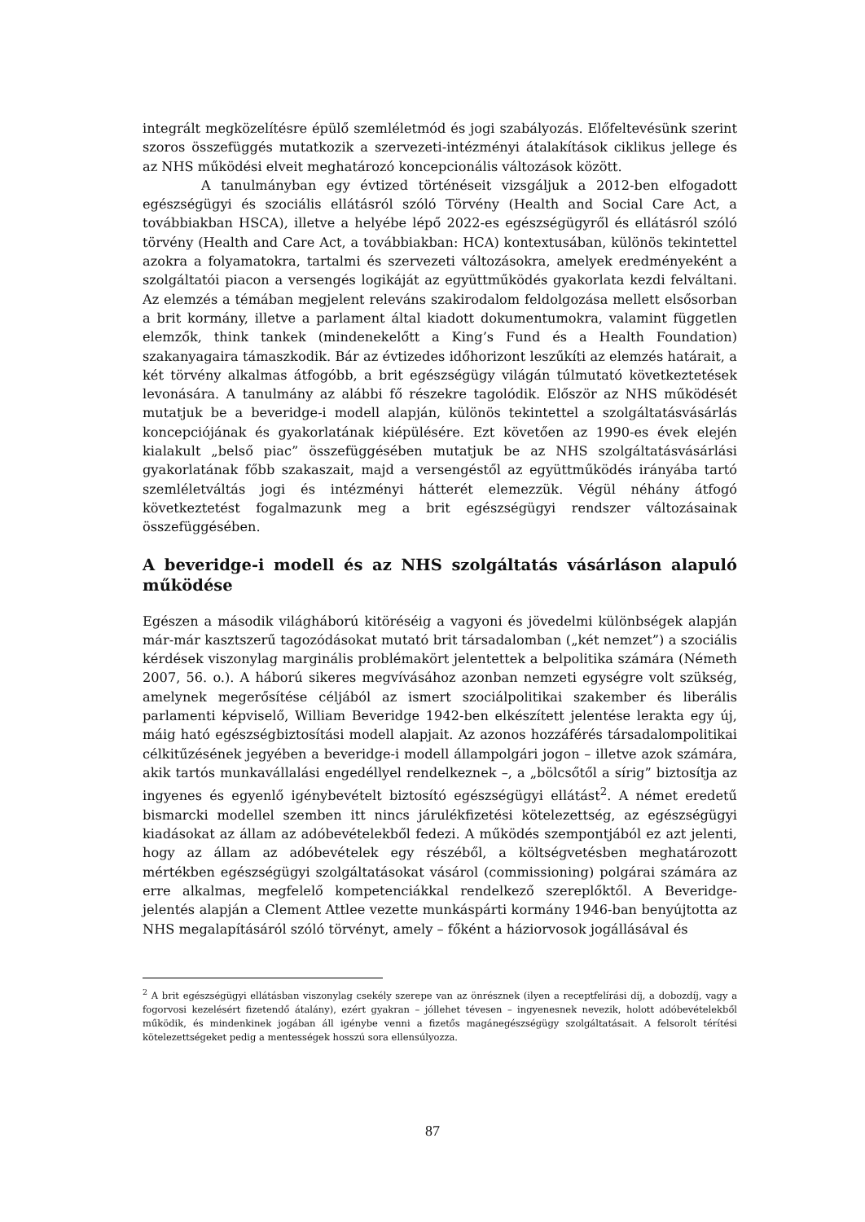integrált megközelítésre épülő szemléletmód és jogi szabályozás. Előfeltevésünk szerint szoros összefüggés mutatkozik a szervezeti-intézményi átalakítások ciklikus jellege és az NHS működési elveit meghatározó koncepcionális változások között.
A tanulmányban egy évtized történéseit vizsgáljuk a 2012-ben elfogadott egészségügyi és szociális ellátásról szóló Törvény (Health and Social Care Act, a továbbiakban HSCA), illetve a helyébe lépő 2022-es egészségügyről és ellátásról szóló törvény (Health and Care Act, a továbbiakban: HCA) kontextusában, különös tekintettel azokra a folyamatokra, tartalmi és szervezeti változásokra, amelyek eredményeként a szolgáltatói piacon a versengés logikáját az együttműködés gyakorlata kezdi felváltani. Az elemzés a témában megjelent releváns szakirodalom feldolgozása mellett elsősorban a brit kormány, illetve a parlament által kiadott dokumentumokra, valamint független elemzők, think tankek (mindenekelőtt a King’s Fund és a Health Foundation) szakanyagaira támaszkodik. Bár az évtizedes időhorizont leszűkíti az elemzés határait, a két törvény alkalmas átfogóbb, a brit egészségügy világán túlmutató következtetések levonására. A tanulmány az alábbi fő részekre tagolódik. Először az NHS működését mutatjuk be a beveridge-i modell alapján, különös tekintettel a szolgáltatásvásárlás koncepciójának és gyakorlatának kiépülésére. Ezt követően az 1990-es évek elején kialakult „belső piac” összefüggésében mutatjuk be az NHS szolgáltatásvásárlási gyakorlatának főbb szakaszait, majd a versengéstől az együttműködés irányába tartó szemléletváltás jogi és intézményi hátterét elemezzük. Végül néhány átfogó következtetést fogalmazunk meg a brit egészségügyi rendszer változásainak összefüggésében.
A beveridge-i modell és az NHS szolgáltatás vásárláson alapuló működése
Egészen a második világháború kitöréséig a vagyoni és jövedelmi különbségek alapján már-már kasztszerű tagozódásokat mutató brit társadalomban („két nemzet”) a szociális kérdések viszonylag marginális problémakört jelentettek a belpolitika számára (Németh 2007, 56. o.). A háború sikeres megvívásához azonban nemzeti egységre volt szükség, amelynek megerősítése céljából az ismert szociálpolitikai szakember és liberális parlamenti képviselő, William Beveridge 1942-ben elkészített jelentése lerakta egy új, máig ható egészségbiztosítási modell alapjait. Az azonos hozzáférés társadalompolitikai célkitűzésének jegyében a beveridge-i modell állampolgári jogon – illetve azok számára, akik tartós munkavállalási engedéllyel rendelkeznek –, a „bölcsőtől a sírig” biztosítja az ingyenes és egyenlő igénybevételt biztosító egészségügyi ellátást<sup>2</sup>. A német eredetű bismarcki modellel szemben itt nincs járulékfizetési kötelezettség, az egészségügyi kiadásokat az állam az adóbevételekből fedezi. A működés szempontjából ez azt jelenti, hogy az állam az adóbevételek egy részéből, a költségvetésben meghatározott mértékben egészségügyi szolgáltatásokat vásárol (commissioning) polgárai számára az erre alkalmas, megfelelő kompetenciákkal rendelkező szereplőktől. A Beveridge- jelentés alapján a Clement Attlee vezette munkáspárti kormány 1946-ban benyújtotta az NHS megalapításáról szóló törvényt, amely – főként a háziorvosok jogállásával és
<sup>2</sup> A brit egészségügyi ellátásban viszonylag csekély szerepe van az önrésznek (ilyen a receptfelírási díj, a dobozdíj, vagy a fogorvosi kezelésért fizetendő átalány), ezért gyakran – jóllehet tévesen – ingyenesnek nevezik, holott adóbevételekből működik, és mindenkinek jogában áll igénybe venni a fizetős magánegészségügy szolgáltatásait. A felsorolt térítési kötelezettségeket pedig a mentességek hosszú sora ellensúlyozza.
87